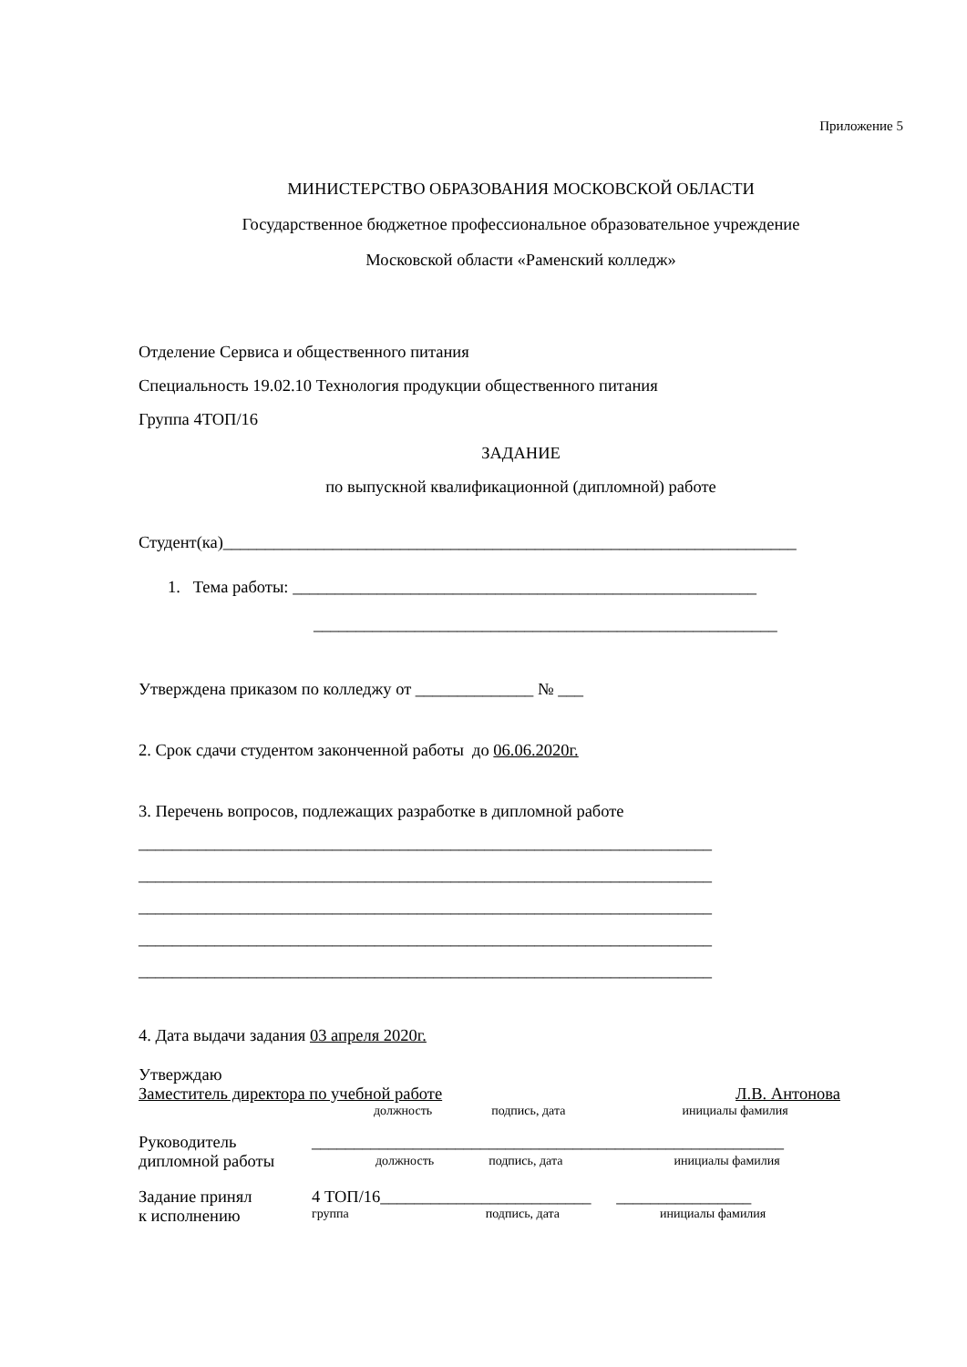Приложение 5
МИНИСТЕРСТВО ОБРАЗОВАНИЯ МОСКОВСКОЙ ОБЛАСТИ
Государственное бюджетное профессиональное образовательное учреждение
Московской области «Раменский колледж»
Отделение Сервиса и общественного питания
Специальность 19.02.10 Технология продукции общественного питания
Группа 4ТОП/16
ЗАДАНИЕ
по выпускной квалификационной (дипломной) работе
Студент(ка)____________________________________________________________________
1. Тема работы: _______________________________________________________
_______________________________________________________
Утверждена приказом по колледжу от ______________ № ___
2. Срок сдачи студентом законченной работы до 06.06.2020г.
3. Перечень вопросов, подлежащих разработке в дипломной работе
____________________________________________________________________
____________________________________________________________________
____________________________________________________________________
____________________________________________________________________
____________________________________________________________________
4. Дата выдачи задания 03 апреля 2020г.
Утверждаю
Заместитель директора по учебной работе Л.В. Антонова
должность подпись, дата инициалы фамилия
Руководитель
дипломной работы
________________________________________________________
должность подпись, дата инициалы фамилия
Задание принял
к исполнению
4 ТОП/16_________________________ ________________
группа подпись, дата инициалы фамилия